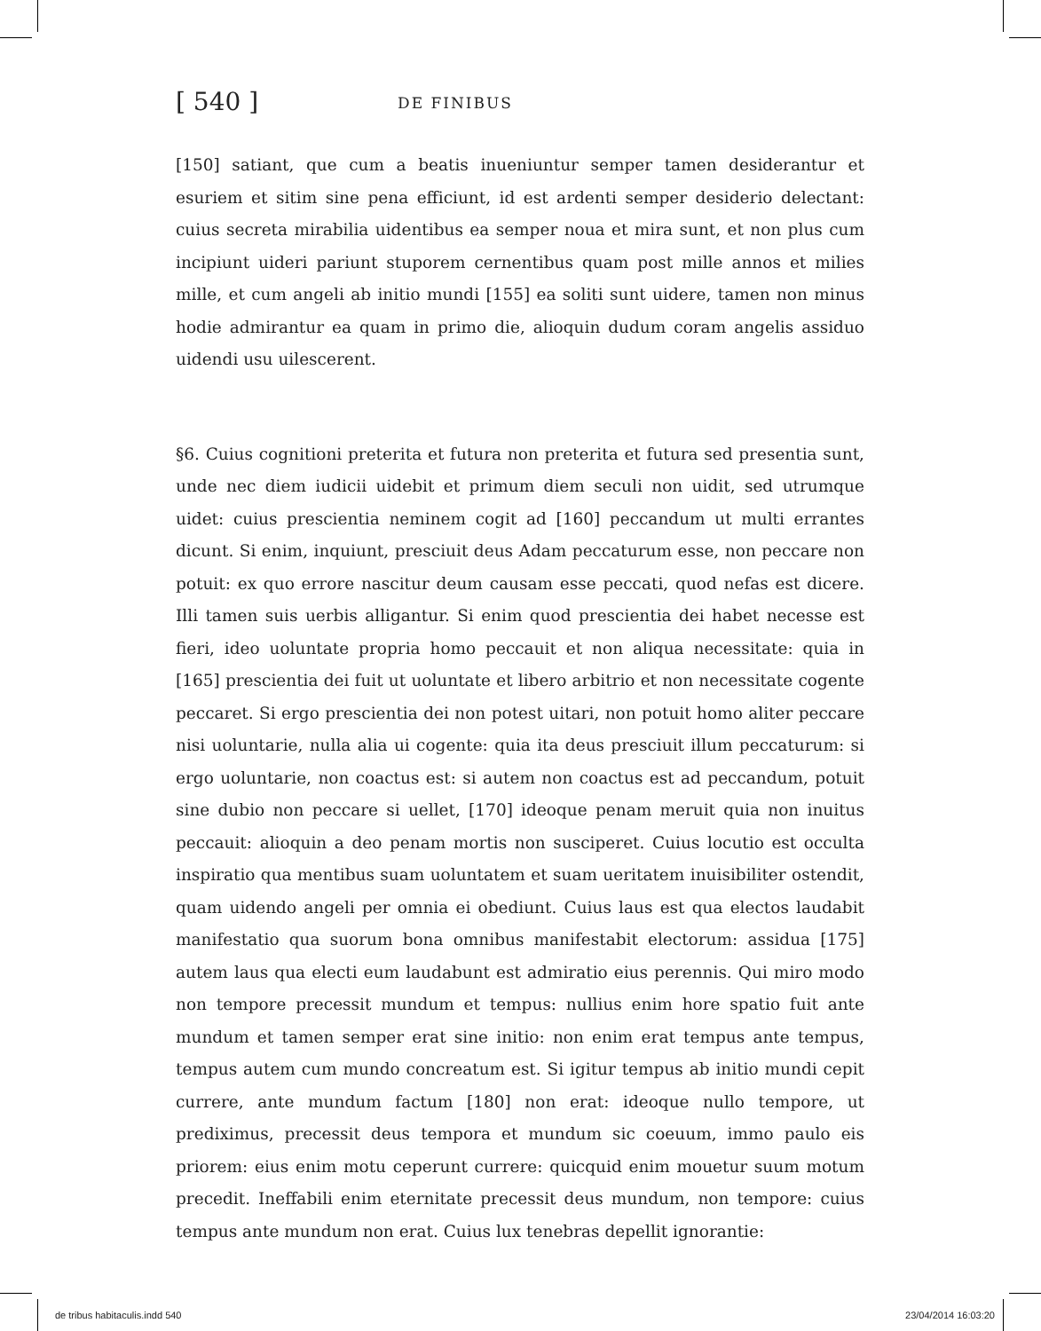[ 540 ]
DE FINIBUS
[150] satiant, que cum a beatis inueniuntur semper tamen desiderantur et esuriem et sitim sine pena efficiunt, id est ardenti semper desiderio delectant: cuius secreta mirabilia uidentibus ea semper noua et mira sunt, et non plus cum incipiunt uideri pariunt stuporem cernentibus quam post mille annos et milies mille, et cum angeli ab initio mundi [155] ea soliti sunt uidere, tamen non minus hodie admirantur ea quam in primo die, alioquin dudum coram angelis assiduo uidendi usu uilescerent.
§6. Cuius cognitioni preterita et futura non preterita et futura sed presentia sunt, unde nec diem iudicii uidebit et primum diem seculi non uidit, sed utrumque uidet: cuius prescientia neminem cogit ad [160] peccandum ut multi errantes dicunt. Si enim, inquiunt, presciuit deus Adam peccaturum esse, non peccare non potuit: ex quo errore nascitur deum causam esse peccati, quod nefas est dicere. Illi tamen suis uerbis alligantur. Si enim quod prescientia dei habet necesse est fieri, ideo uoluntate propria homo peccauit et non aliqua necessitate: quia in [165] prescientia dei fuit ut uoluntate et libero arbitrio et non necessitate cogente peccaret. Si ergo prescientia dei non potest uitari, non potuit homo aliter peccare nisi uoluntarie, nulla alia ui cogente: quia ita deus presciuit illum peccaturum: si ergo uoluntarie, non coactus est: si autem non coactus est ad peccandum, potuit sine dubio non peccare si uellet, [170] ideoque penam meruit quia non inuitus peccauit: alioquin a deo penam mortis non susciperet. Cuius locutio est occulta inspiratio qua mentibus suam uoluntatem et suam ueritatem inuisibiliter ostendit, quam uidendo angeli per omnia ei obediunt. Cuius laus est qua electos laudabit manifestatio qua suorum bona omnibus manifestabit electorum: assidua [175] autem laus qua electi eum laudabunt est admiratio eius perennis. Qui miro modo non tempore precessit mundum et tempus: nullius enim hore spatio fuit ante mundum et tamen semper erat sine initio: non enim erat tempus ante tempus, tempus autem cum mundo concreatum est. Si igitur tempus ab initio mundi cepit currere, ante mundum factum [180] non erat: ideoque nullo tempore, ut prediximus, precessit deus tempora et mundum sic coeuum, immo paulo eis priorem: eius enim motu ceperunt currere: quicquid enim mouetur suum motum precedit. Ineffabili enim eternitate precessit deus mundum, non tempore: cuius tempus ante mundum non erat. Cuius lux tenebras depellit ignorantie:
de tribus habitaculis.indd 540 23/04/2014 16:03:20